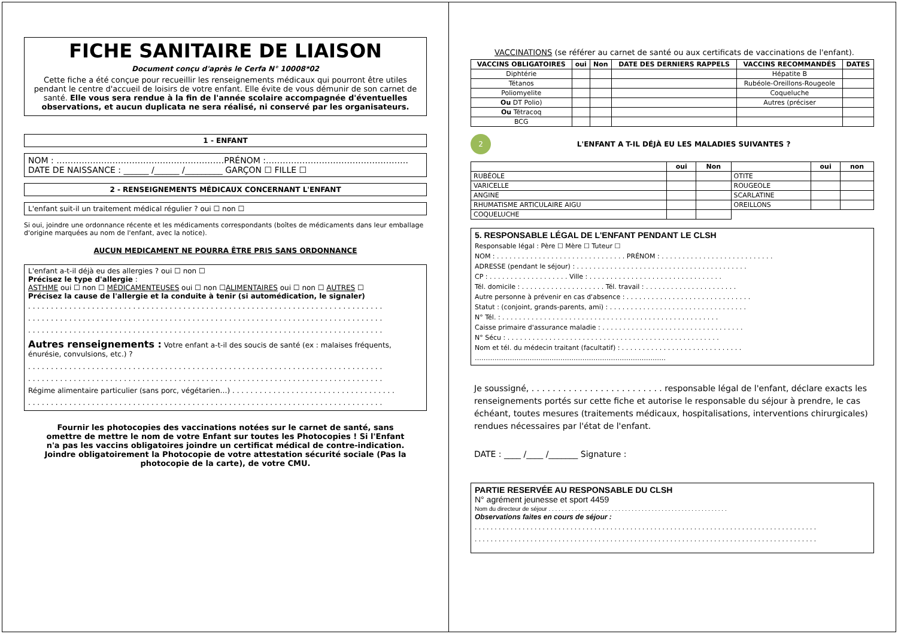FICHE SANITAIRE DE LIAISON
Document conçu d'après le Cerfa N° 10008*02
Cette fiche a été conçue pour recueillir les renseignements médicaux qui pourront être utiles pendant le centre d'accueil de loisirs de votre enfant. Elle évite de vous démunir de son carnet de santé. Elle vous sera rendue à la fin de l'année scolaire accompagnée d'éventuelles observations, et aucun duplicata ne sera réalisé, ni conservé par les organisateurs.
1 - ENFANT
NOM : ……………………………………………………PRÉNOM :……………………………………………
DATE DE NAISSANCE : ______ /______ /_________ GARÇON ☐ FILLE ☐
2 - RENSEIGNEMENTS MÉDICAUX CONCERNANT L'ENFANT
L'enfant suit-il un traitement médical régulier ? oui ☐ non ☐
Si oui, joindre une ordonnance récente et les médicaments correspondants (boîtes de médicaments dans leur emballage d'origine marquées au nom de l'enfant, avec la notice).
AUCUN MEDICAMENT NE POURRA ÊTRE PRIS SANS ORDONNANCE
L'enfant a-t-il déjà eu des allergies ? oui ☐ non ☐
Précisez le type d'allergie :
ASTHME oui ☐ non ☐ MÉDICAMENTEUSES oui ☐ non ☐ALIMENTAIRES oui ☐ non ☐ AUTRES ☐
Précisez la cause de l'allergie et la conduite à tenir (si automédication, le signaler)
. . . . . . . . . . . . . . . . . . . . . . . . . . . . . . . . . . . . . . . . . . . . . . . . . . . . . . . . . . . . . . . . . . . . . . . . . . . . . .
. . . . . . . . . . . . . . . . . . . . . . . . . . . . . . . . . . . . . . . . . . . . . . . . . . . . . . . . . . . . . . . . . . . . . . . . . . . . . .
. . . . . . . . . . . . . . . . . . . . . . . . . . . . . . . . . . . . . . . . . . . . . . . . . . . . . . . . . . . . . . . . . . . . . . . . . . . . . .
Autres renseignements : Votre enfant a-t-il des soucis de santé (ex : malaises fréquents, énurésie, convulsions, etc.) ?
. . . . . . . . . . . . . . . . . . . . . . . . . . . . . . . . . . . . . . . . . . . . . . . . . . . . . . . . . . . . . . . . . . . . . . . . . . . . . .
. . . . . . . . . . . . . . . . . . . . . . . . . . . . . . . . . . . . . . . . . . . . . . . . . . . . . . . . . . . . . . . . . . . . . . . . . . . . . .
Régime alimentaire particulier (sans porc, végétarien…) . . . . . . . . . . . . . . . . . . . . . . . . . . . . . . . . . . . .
. . . . . . . . . . . . . . . . . . . . . . . . . . . . . . . . . . . . . . . . . . . . . . . . . . . . . . . . . . . . . . . . . . . . . . . . . . . . . .
Fournir les photocopies des vaccinations notées sur le carnet de santé, sans omettre de mettre le nom de votre Enfant sur toutes les Photocopies ! Si l'Enfant n'a pas les vaccins obligatoires joindre un certificat médical de contre-indication. Joindre obligatoirement la Photocopie de votre attestation sécurité sociale (Pas la photocopie de la carte), de votre CMU.
VACCINATIONS (se référer au carnet de santé ou aux certificats de vaccinations de l'enfant).
| VACCINS OBLIGATOIRES | oui | Non | DATE DES DERNIERS RAPPELS | VACCINS RECOMMANDÉS | DATES |
| --- | --- | --- | --- | --- | --- |
| Diphtérie | | | | Hépatite B | |
| Tétanos | | | | Rubéole-Oreillons-Rougeole | |
| Poliomyelite | | | | Coqueluche | |
| Ou DT Polio) | | | | Autres (préciser | |
| Ou Tétracoq | | | | | |
| BCG | | | | | |
2 L'ENFANT A T-IL DÉJÀ EU LES MALADIES SUIVANTES ?
| | oui | Non | | oui | non |
| --- | --- | --- | --- | --- | --- |
| RUBÉOLE | | | OTITE | | |
| VARICELLE | | | ROUGEOLE | | |
| ANGINE | | | SCARLATINE | | |
| RHUMATISME ARTICULAIRE AIGU | | | OREILLONS | | |
| COQUELUCHE | | | | | |
5. RESPONSABLE LÉGAL DE L'ENFANT PENDANT LE CLSH
Responsable légal : Père ☐ Mère ☐ Tuteur ☐
NOM : . . . . . . . . . . . . . . . . . . . . . . . . . . . . . . . PRÉNOM : . . . . . . . . . . . . . . . . . . . . . . . . . . .
ADRESSE (pendant le séjour) : . . . . . . . . . . . . . . . . . . . . . . . . . . . . . . . . . . . . . . . . .
CP : . . . . . . . . . . . . . . . . . . . Ville : . . . . . . . . . . . . . . . . . . . . . . . . . . . . . . . .
Tél. domicile : . . . . . . . . . . . . . . . . . . . . Tél. travail : . . . . . . . . . . . . . . . . . . . . . .
Autre personne à prévenir en cas d'absence : . . . . . . . . . . . . . . . . . . . . . . . . . . . . . .
Statut : (conjoint, grands-parents, ami) : . . . . . . . . . . . . . . . . . . . . . . . . . . . . . . . . .
N° Tél. : . . . . . . . . . . . . . . . . . . . . . . . . . . . . . . . . . . . . . . . . . . . . . . . . . . . .
Caisse primaire d'assurance maladie : . . . . . . . . . . . . . . . . . . . . . . . . . . . . . . . . . .
N° Sécu : . . . . . . . . . . . . . . . . . . . . . . . . . . . . . . . . . . . . . . . . . . . . . . . . . . .
Nom et tél. du médecin traitant (facultatif) : . . . . . . . . . . . . . . . . . . . . . . . . . . . . .
……………………………………………………………………………
Je soussigné, . . . . . . . . . . . . . . . . . . . . . . . . . responsable légal de l'enfant, déclare exacts les renseignements portés sur cette fiche et autorise le responsable du séjour à prendre, le cas échéant, toutes mesures (traitements médicaux, hospitalisations, interventions chirurgicales) rendues nécessaires par l'état de l'enfant.
DATE : ____ /____ /_______ Signature :
PARTIE RESERVÉE AU RESPONSABLE DU CLSH
N° agrément jeunesse et sport 4459
Nom du directeur de séjour . . . . . . . . . . . . . . . . . . . . . . . . . . . . . . . . . . . . . . . . . . . . . . . . . . . . . .
Observations faites en cours de séjour :
. . . . . . . . . . . . . . . . . . . . . . . . . . . . . . . . . . . . . . . . . . . . . . . . . . . . . . . . . . . . . . . . . . . . . . . . . . . . . . . . . . . . . .
. . . . . . . . . . . . . . . . . . . . . . . . . . . . . . . . . . . . . . . . . . . . . . . . . . . . . . . . . . . . . . . . . . . . . . . . . . . . . . . . . . . . . .